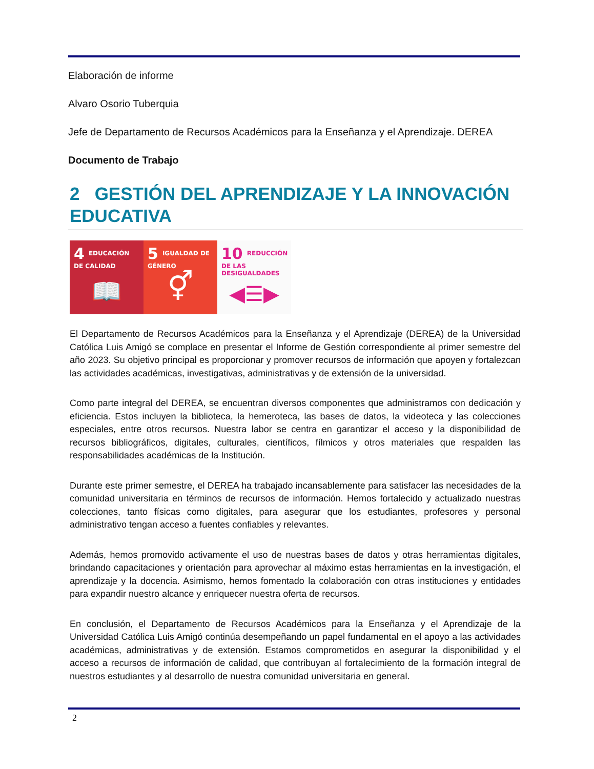Elaboración de informe
Alvaro Osorio Tuberquia
Jefe de Departamento de Recursos Académicos para la Enseñanza y el Aprendizaje. DEREA
Documento de Trabajo
2 GESTIÓN DEL APRENDIZAJE Y LA INNOVACIÓN EDUCATIVA
4 EDUCACIÓN DE CALIDAD
📖
5 IGUALDAD DE GÉNERO
⚥
10 REDUCCIÓN DE LAS DESIGUALDADES
◀☰▶
El Departamento de Recursos Académicos para la Enseñanza y el Aprendizaje (DEREA) de la Universidad Católica Luis Amigó se complace en presentar el Informe de Gestión correspondiente al primer semestre del año 2023. Su objetivo principal es proporcionar y promover recursos de información que apoyen y fortalezcan las actividades académicas, investigativas, administrativas y de extensión de la universidad.
Como parte integral del DEREA, se encuentran diversos componentes que administramos con dedicación y eficiencia. Estos incluyen la biblioteca, la hemeroteca, las bases de datos, la videoteca y las colecciones especiales, entre otros recursos. Nuestra labor se centra en garantizar el acceso y la disponibilidad de recursos bibliográficos, digitales, culturales, científicos, fílmicos y otros materiales que respalden las responsabilidades académicas de la Institución.
Durante este primer semestre, el DEREA ha trabajado incansablemente para satisfacer las necesidades de la comunidad universitaria en términos de recursos de información. Hemos fortalecido y actualizado nuestras colecciones, tanto físicas como digitales, para asegurar que los estudiantes, profesores y personal administrativo tengan acceso a fuentes confiables y relevantes.
Además, hemos promovido activamente el uso de nuestras bases de datos y otras herramientas digitales, brindando capacitaciones y orientación para aprovechar al máximo estas herramientas en la investigación, el aprendizaje y la docencia. Asimismo, hemos fomentado la colaboración con otras instituciones y entidades para expandir nuestro alcance y enriquecer nuestra oferta de recursos.
En conclusión, el Departamento de Recursos Académicos para la Enseñanza y el Aprendizaje de la Universidad Católica Luis Amigó continúa desempeñando un papel fundamental en el apoyo a las actividades académicas, administrativas y de extensión. Estamos comprometidos en asegurar la disponibilidad y el acceso a recursos de información de calidad, que contribuyan al fortalecimiento de la formación integral de nuestros estudiantes y al desarrollo de nuestra comunidad universitaria en general.
2